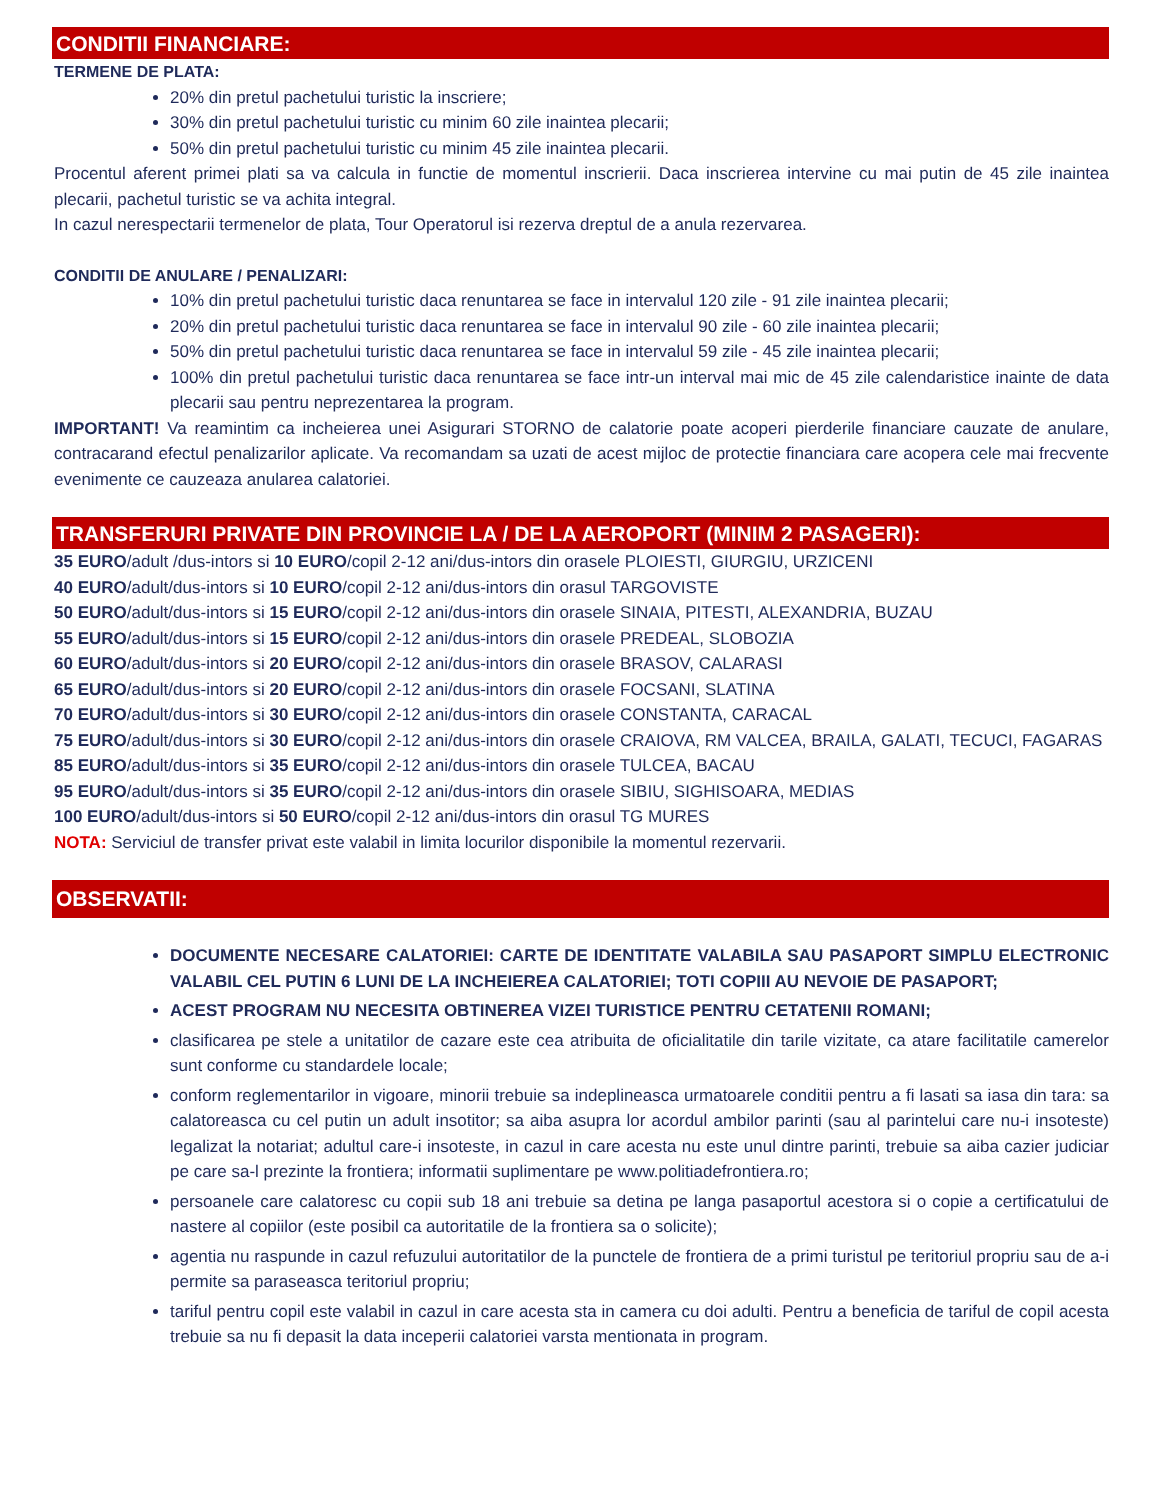CONDITII FINANCIARE:
TERMENE DE PLATA:
20% din pretul pachetului turistic la inscriere;
30% din pretul pachetului turistic cu minim 60 zile inaintea plecarii;
50% din pretul pachetului turistic cu minim 45 zile inaintea plecarii.
Procentul aferent primei plati sa va calcula in functie de momentul inscrierii. Daca inscrierea intervine cu mai putin de 45 zile inaintea plecarii, pachetul turistic se va achita integral.
In cazul nerespectarii termenelor de plata, Tour Operatorul isi rezerva dreptul de a anula rezervarea.
CONDITII DE ANULARE / PENALIZARI:
10% din pretul pachetului turistic daca renuntarea se face in intervalul 120 zile - 91 zile inaintea plecarii;
20% din pretul pachetului turistic daca renuntarea se face in intervalul 90 zile - 60 zile inaintea plecarii;
50% din pretul pachetului turistic daca renuntarea se face in intervalul 59 zile - 45 zile inaintea plecarii;
100% din pretul pachetului turistic daca renuntarea se face intr-un interval mai mic de 45 zile calendaristice inainte de data plecarii sau pentru neprezentarea la program.
IMPORTANT! Va reamintim ca incheierea unei Asigurari STORNO de calatorie poate acoperi pierderile financiare cauzate de anulare, contracarand efectul penalizarilor aplicate. Va recomandam sa uzati de acest mijloc de protectie financiara care acopera cele mai frecvente evenimente ce cauzeaza anularea calatoriei.
TRANSFERURI PRIVATE DIN PROVINCIE LA / DE LA AEROPORT (MINIM 2 PASAGERI):
35 EURO/adult /dus-intors si 10 EURO/copil 2-12 ani/dus-intors din orasele PLOIESTI, GIURGIU, URZICENI
40 EURO/adult/dus-intors si 10 EURO/copil 2-12 ani/dus-intors din orasul TARGOVISTE
50 EURO/adult/dus-intors si 15 EURO/copil 2-12 ani/dus-intors din orasele SINAIA, PITESTI, ALEXANDRIA, BUZAU
55 EURO/adult/dus-intors si 15 EURO/copil 2-12 ani/dus-intors din orasele PREDEAL, SLOBOZIA
60 EURO/adult/dus-intors si 20 EURO/copil 2-12 ani/dus-intors din orasele BRASOV, CALARASI
65 EURO/adult/dus-intors si 20 EURO/copil 2-12 ani/dus-intors din orasele FOCSANI, SLATINA
70 EURO/adult/dus-intors si 30 EURO/copil 2-12 ani/dus-intors din orasele CONSTANTA, CARACAL
75 EURO/adult/dus-intors si 30 EURO/copil 2-12 ani/dus-intors din orasele CRAIOVA, RM VALCEA, BRAILA, GALATI, TECUCI, FAGARAS
85 EURO/adult/dus-intors si 35 EURO/copil 2-12 ani/dus-intors din orasele TULCEA, BACAU
95 EURO/adult/dus-intors si 35 EURO/copil 2-12 ani/dus-intors din orasele SIBIU, SIGHISOARA, MEDIAS
100 EURO/adult/dus-intors si 50 EURO/copil 2-12 ani/dus-intors din orasul TG MURES
NOTA: Serviciul de transfer privat este valabil in limita locurilor disponibile la momentul rezervarii.
OBSERVATII:
DOCUMENTE NECESARE CALATORIEI: CARTE DE IDENTITATE VALABILA SAU PASAPORT SIMPLU ELECTRONIC VALABIL CEL PUTIN 6 LUNI DE LA INCHEIEREA CALATORIEI; TOTI COPIII AU NEVOIE DE PASAPORT;
ACEST PROGRAM NU NECESITA OBTINEREA VIZEI TURISTICE PENTRU CETATENII ROMANI;
clasificarea pe stele a unitatilor de cazare este cea atribuita de oficialitatile din tarile vizitate, ca atare facilitatile camerelor sunt conforme cu standardele locale;
conform reglementarilor in vigoare, minorii trebuie sa indeplineasca urmatoarele conditii pentru a fi lasati sa iasa din tara: sa calatoreasca cu cel putin un adult insotitor; sa aiba asupra lor acordul ambilor parinti (sau al parintelui care nu-i insoteste) legalizat la notariat; adultul care-i insoteste, in cazul in care acesta nu este unul dintre parinti, trebuie sa aiba cazier judiciar pe care sa-l prezinte la frontiera; informatii suplimentare pe www.politiadefrontiera.ro;
persoanele care calatoresc cu copii sub 18 ani trebuie sa detina pe langa pasaportul acestora si o copie a certificatului de nastere al copiilor (este posibil ca autoritatile de la frontiera sa o solicite);
agentia nu raspunde in cazul refuzului autoritatilor de la punctele de frontiera de a primi turistul pe teritoriul propriu sau de a-i permite sa paraseasca teritoriul propriu;
tariful pentru copil este valabil in cazul in care acesta sta in camera cu doi adulti. Pentru a beneficia de tariful de copil acesta trebuie sa nu fi depasit la data inceperii calatoriei varsta mentionata in program.